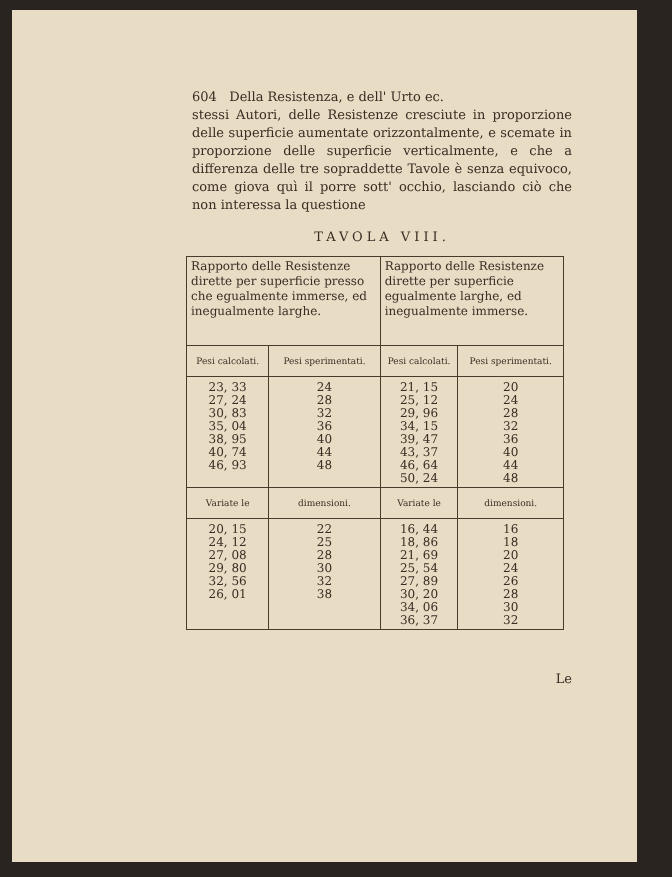604 Della Resistenza, e dell' Urto ec.
stessi Autori, delle Resistenze cresciute in proporzione delle superficie aumentate orizzontalmente, e scemate in proporzione delle superficie verticalmente, e che a differenza delle tre sopraddette Tavole è senza equivoco, come giova quì il porre sott' occhio, lasciando ciò che non interessa la questione
TAVOLA VIII.
| Rapporto delle Resistenze dirette per superficie presso che egualmente immerse, ed inegualmente larghe. | | Rapporto delle Resistenze dirette per superficie egualmente larghe, ed inegualmente immerse. | |
| Pesi calcolati. | Pesi sperimentati. | Pesi calcolati. | Pesi sperimentati. |
| 23, 33 27, 24 30, 83 35, 04 38, 95 40, 74 46, 93 | 24 28 32 36 40 44 48 | 21, 15 25, 12 29, 96 34, 15 39, 47 43, 37 46, 64 50, 24 | 20 24 28 32 36 40 44 48 |
| Variate le | dimensioni. | Variate le | dimensioni. |
| 20, 15 24, 12 27, 08 29, 80 32, 56 26, 01 | 22 25 28 30 32 38 | 16, 44 18, 86 21, 69 25, 54 27, 89 30, 20 34, 06 36, 37 | 16 18 20 24 26 28 30 32 |
Le